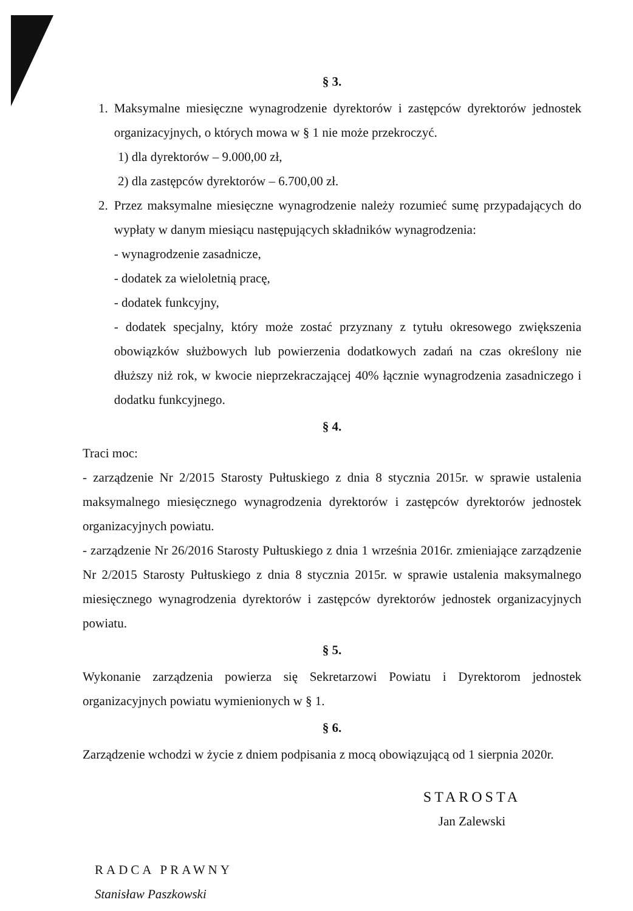§ 3.
1. Maksymalne miesięczne wynagrodzenie dyrektorów i zastępców dyrektorów jednostek organizacyjnych, o których mowa w § 1 nie może przekroczyć.
1) dla dyrektorów – 9.000,00 zł,
2) dla zastępców dyrektorów – 6.700,00 zł.
2. Przez maksymalne miesięczne wynagrodzenie należy rozumieć sumę przypadających do wypłaty w danym miesiącu następujących składników wynagrodzenia:
- wynagrodzenie zasadnicze,
- dodatek za wieloletnią pracę,
- dodatek funkcyjny,
- dodatek specjalny, który może zostać przyznany z tytułu okresowego zwiększenia obowiązków służbowych lub powierzenia dodatkowych zadań na czas określony nie dłuższy niż rok, w kwocie nieprzekraczającej 40% łącznie wynagrodzenia zasadniczego i dodatku funkcyjnego.
§ 4.
Traci moc:
- zarządzenie Nr 2/2015 Starosty Pułtuskiego z dnia 8 stycznia 2015r. w sprawie ustalenia maksymalnego miesięcznego wynagrodzenia dyrektorów i zastępców dyrektorów jednostek organizacyjnych powiatu.
- zarządzenie Nr 26/2016 Starosty Pułtuskiego z dnia 1 września 2016r. zmieniające zarządzenie Nr 2/2015 Starosty Pułtuskiego z dnia 8 stycznia 2015r. w sprawie ustalenia maksymalnego miesięcznego wynagrodzenia dyrektorów i zastępców dyrektorów jednostek organizacyjnych powiatu.
§ 5.
Wykonanie zarządzenia powierza się Sekretarzowi Powiatu i Dyrektorom jednostek organizacyjnych powiatu wymienionych w § 1.
§ 6.
Zarządzenie wchodzi w życie z dniem podpisania z mocą obowiązującą od 1 sierpnia 2020r.
RADCA PRAWNY
Stanisław Paszkowski
STAROSTA
Jan Zalewski